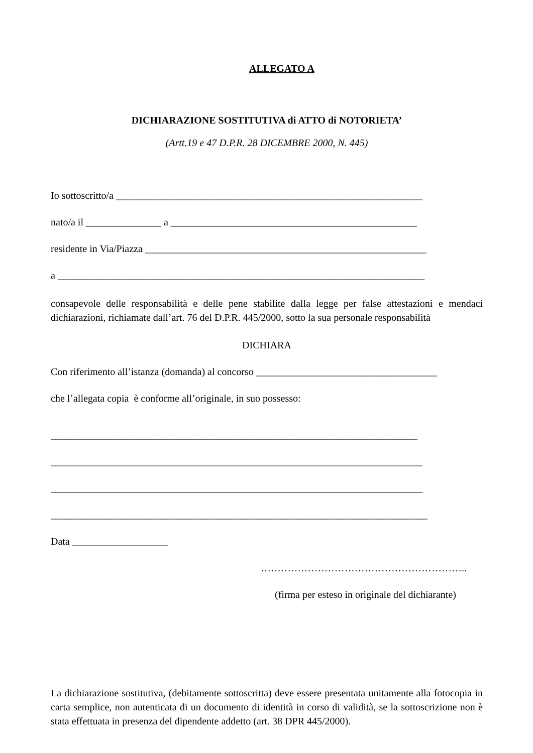ALLEGATO A
DICHIARAZIONE SOSTITUTIVA di ATTO di NOTORIETA’
(Artt.19 e 47 D.P.R. 28 DICEMBRE 2000, N. 445)
Io sottoscritto/a _____________________________________________________________
nato/a il _______________ a _________________________________________________
residente in Via/Piazza ________________________________________________________
a _________________________________________________________________________
consapevole delle responsabilità e delle pene stabilite dalla legge per false attestazioni e mendaci dichiarazioni, richiamate dall’art. 76 del D.P.R. 445/2000, sotto la sua personale responsabilità
DICHIARA
Con riferimento all’istanza (domanda) al concorso ____________________________________
che l’allegata copia è conforme all’originale, in suo possesso:
_________________________________________________________________________
__________________________________________________________________________
__________________________________________________________________________
___________________________________________________________________________
Data ___________________
……………………………………………………..
(firma per esteso in originale del dichiarante)
La dichiarazione sostitutiva, (debitamente sottoscritta) deve essere presentata unitamente alla fotocopia in carta semplice, non autenticata di un documento di identità in corso di validità, se la sottoscrizione non è stata effettuata in presenza del dipendente addetto (art. 38 DPR 445/2000).